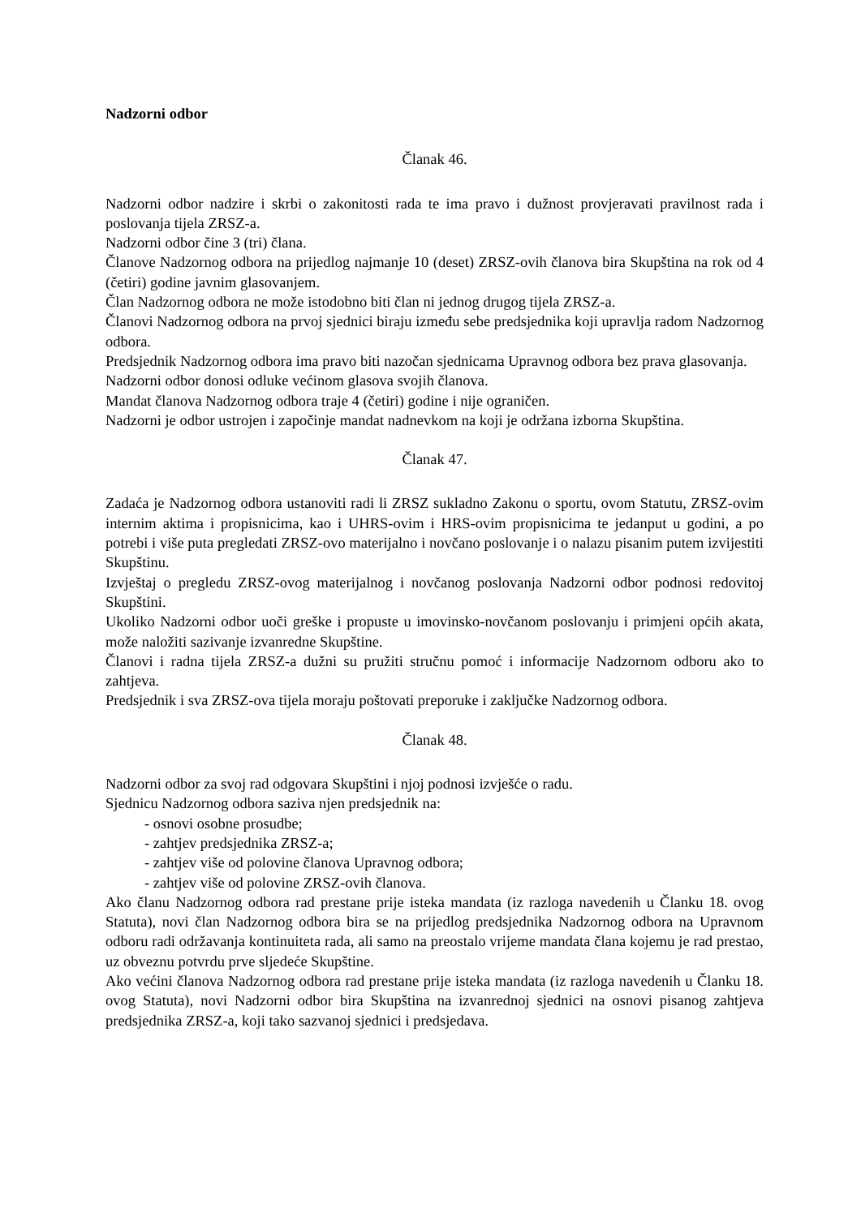Nadzorni odbor
Članak 46.
Nadzorni odbor nadzire i skrbi o zakonitosti rada te ima pravo i dužnost provjeravati pravilnost rada i poslovanja tijela ZRSZ-a.
Nadzorni odbor čine 3 (tri) člana.
Članove Nadzornog odbora na prijedlog najmanje 10 (deset) ZRSZ-ovih članova bira Skupština na rok od 4 (četiri) godine javnim glasovanjem.
Član Nadzornog odbora ne može istodobno biti član ni jednog drugog tijela ZRSZ-a.
Članovi Nadzornog odbora na prvoj sjednici biraju između sebe predsjednika koji upravlja radom Nadzornog odbora.
Predsjednik Nadzornog odbora ima pravo biti nazočan sjednicama Upravnog odbora bez prava glasovanja.
Nadzorni odbor donosi odluke većinom glasova svojih članova.
Mandat članova Nadzornog odbora traje 4 (četiri) godine i nije ograničen.
Nadzorni je odbor ustrojen i započinje mandat nadnevkom na koji je održana izborna Skupština.
Članak 47.
Zadaća je Nadzornog odbora ustanoviti radi li ZRSZ sukladno Zakonu o sportu, ovom Statutu, ZRSZ-ovim internim aktima i propisnicima, kao i UHRS-ovim i HRS-ovim propisnicima te jedanput u godini, a po potrebi i više puta pregledati ZRSZ-ovo materijalno i novčano poslovanje i o nalazu pisanim putem izvijestiti Skupštinu.
Izvještaj o pregledu ZRSZ-ovog materijalnog i novčanog poslovanja Nadzorni odbor podnosi redovitoj Skupštini.
Ukoliko Nadzorni odbor uoči greške i propuste u imovinsko-novčanom poslovanju i primjeni općih akata, može naložiti sazivanje izvanredne Skupštine.
Članovi i radna tijela ZRSZ-a dužni su pružiti stručnu pomoć i informacije Nadzornom odboru ako to zahtjeva.
Predsjednik i sva ZRSZ-ova tijela moraju poštovati preporuke i zaključke Nadzornog odbora.
Članak 48.
Nadzorni odbor za svoj rad odgovara Skupštini i njoj podnosi izvješće o radu.
Sjednicu Nadzornog odbora saziva njen predsjednik na:
- osnovi osobne prosudbe;
- zahtjev predsjednika ZRSZ-a;
- zahtjev više od polovine članova Upravnog odbora;
- zahtjev više od polovine ZRSZ-ovih članova.
Ako članu Nadzornog odbora rad prestane prije isteka mandata (iz razloga navedenih u Članku 18. ovog Statuta), novi član Nadzornog odbora bira se na prijedlog predsjednika Nadzornog odbora na Upravnom odboru radi održavanja kontinuiteta rada, ali samo na preostalo vrijeme mandata člana kojemu je rad prestao, uz obveznu potvrdu prve sljedeće Skupštine.
Ako većini članova Nadzornog odbora rad prestane prije isteka mandata (iz razloga navedenih u Članku 18. ovog Statuta), novi Nadzorni odbor bira Skupština na izvanrednoj sjednici na osnovi pisanog zahtjeva predsjednika ZRSZ-a, koji tako sazvanoj sjednici i predsjedava.